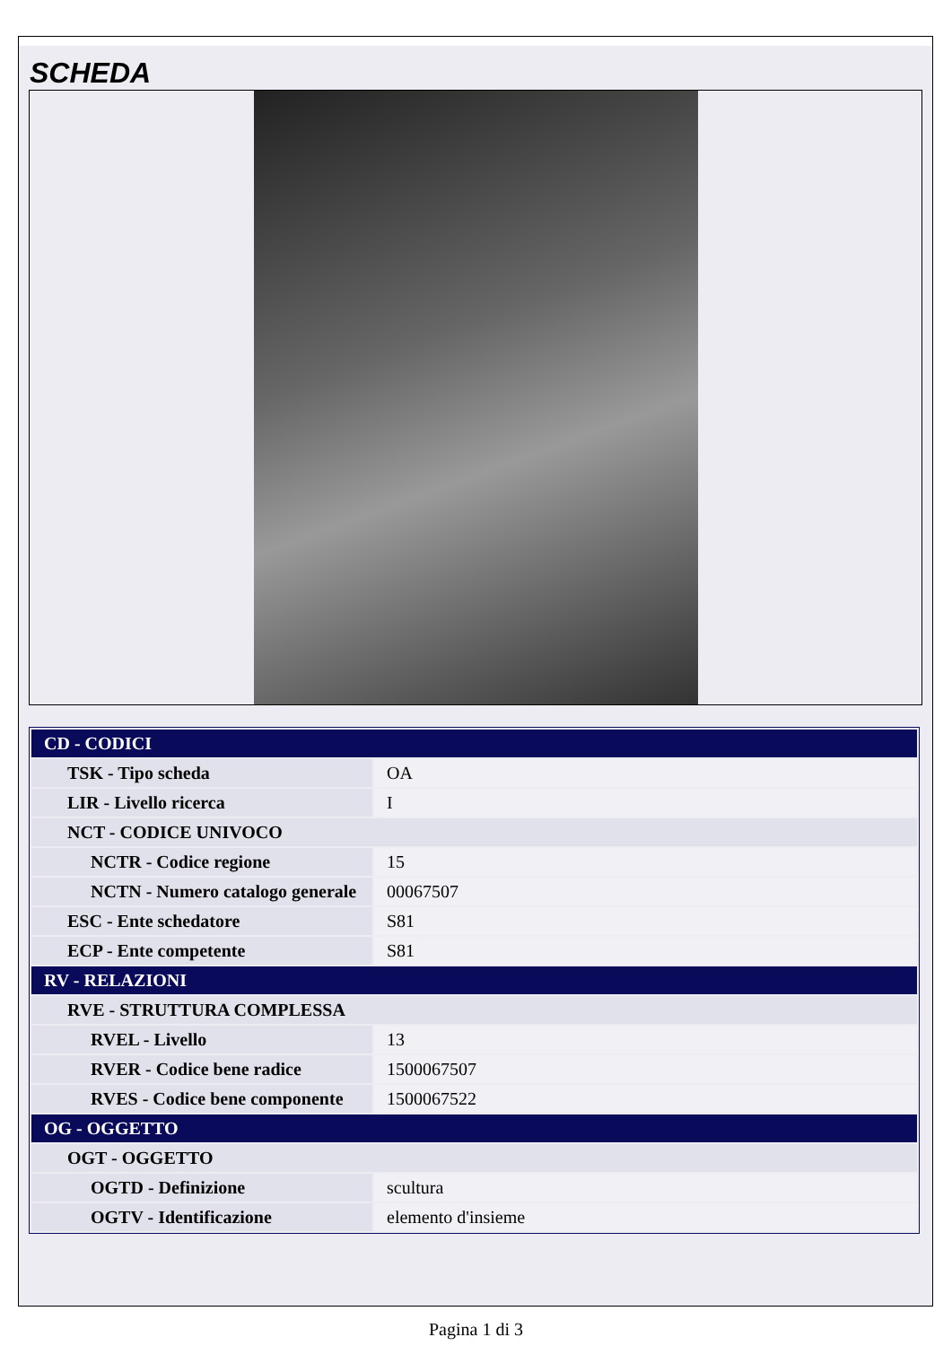SCHEDA
| CD - CODICI | |
| TSK - Tipo scheda | OA |
| LIR - Livello ricerca | I |
| NCT - CODICE UNIVOCO | |
| NCTR - Codice regione | 15 |
| NCTN - Numero catalogo generale | 00067507 |
| ESC - Ente schedatore | S81 |
| ECP - Ente competente | S81 |
| RV - RELAZIONI | |
| RVE - STRUTTURA COMPLESSA | |
| RVEL - Livello | 13 |
| RVER - Codice bene radice | 1500067507 |
| RVES - Codice bene componente | 1500067522 |
| OG - OGGETTO | |
| OGT - OGGETTO | |
| OGTD - Definizione | scultura |
| OGTV - Identificazione | elemento d'insieme |
Pagina 1 di 3